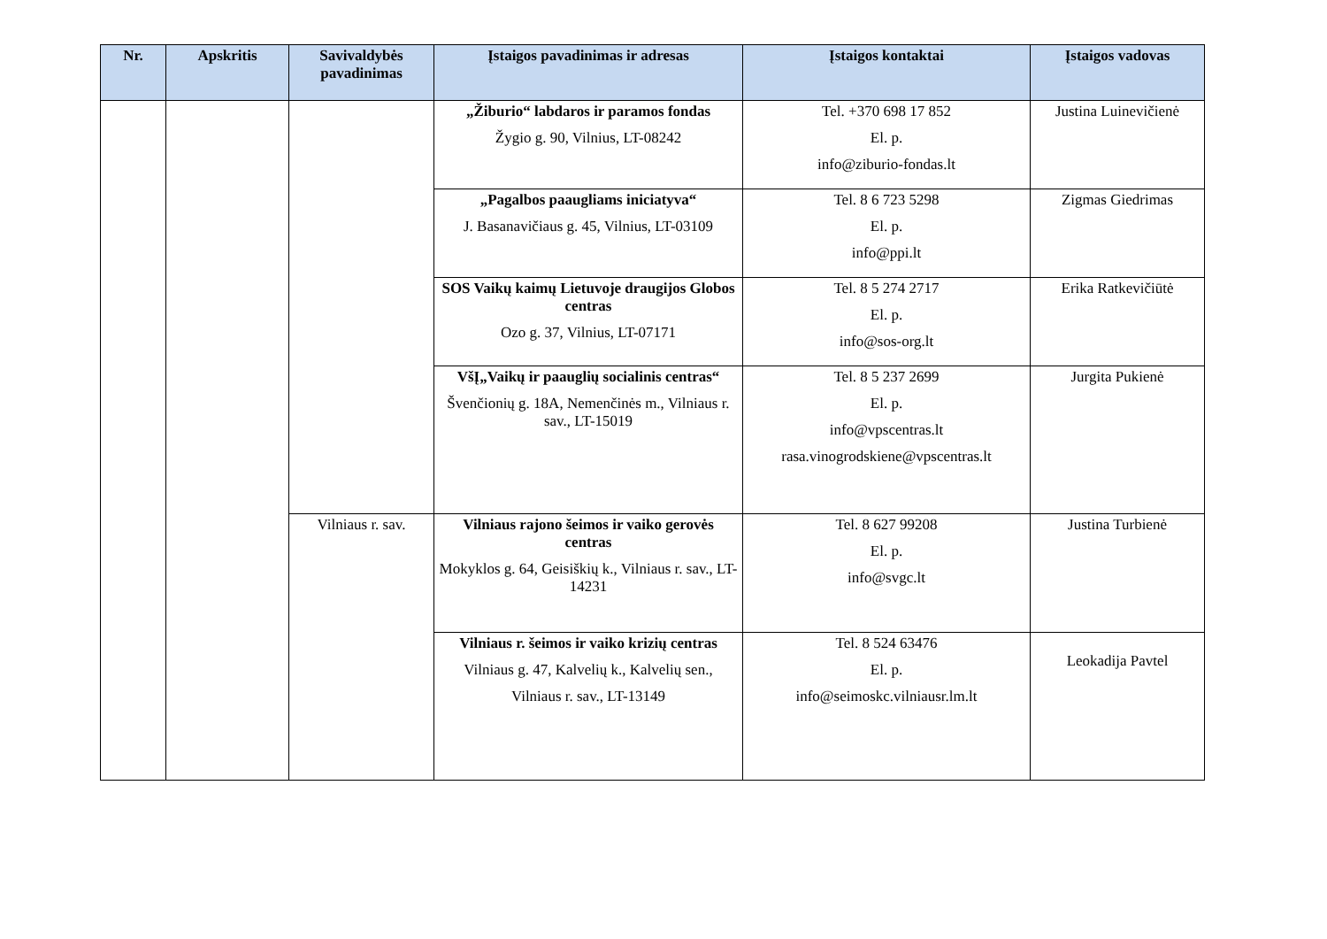| Nr. | Apskritis | Savivaldybės pavadinimas | Įstaigos pavadinimas ir adresas | Įstaigos kontaktai | Įstaigos vadovas |
| --- | --- | --- | --- | --- | --- |
| | | | „Žiburio“ labdaros ir paramos fondas Žygio g. 90, Vilnius, LT-08242 | Tel. +370 698 17 852 El. p. info@ziburio-fondas.lt | Justina Luinevičienė |
| | | | „Pagalbos paaugliams iniciatyva“ J. Basanavičiaus g. 45, Vilnius, LT-03109 | Tel. 8 6 723 5298 El. p. info@ppi.lt | Zigmas Giedrimas |
| | | | SOS Vaikų kaimų Lietuvoje draugijos Globos centras Ozo g. 37, Vilnius, LT-07171 | Tel. 8 5 274 2717 El. p. info@sos-org.lt | Erika Ratkevičiūtė |
| | | | VšĮ„Vaikų ir paauglių socialinis centras“ Švenčionių g. 18A, Nemenčinės m., Vilniaus r. sav., LT-15019 | Tel. 8 5 237 2699 El. p. info@vpscentras.lt rasa.vinogrodskiene@vpscentras.lt | Jurgita Pukienė |
| | | Vilniaus r. sav. | Vilniaus rajono šeimos ir vaiko gerovės centras Mokyklos g. 64, Geisiškių k., Vilniaus r. sav., LT-14231 | Tel. 8 627 99208 El. p. info@svgc.lt | Justina Turbienė |
| | | | Vilniaus r. šeimos ir vaiko krizių centras Vilniaus g. 47, Kalvelių k., Kalvelių sen., Vilniaus r. sav., LT-13149 | Tel. 8 524 63476 El. p. info@seimoskc.vilniausr.lm.lt | Leokadija Pavtel |